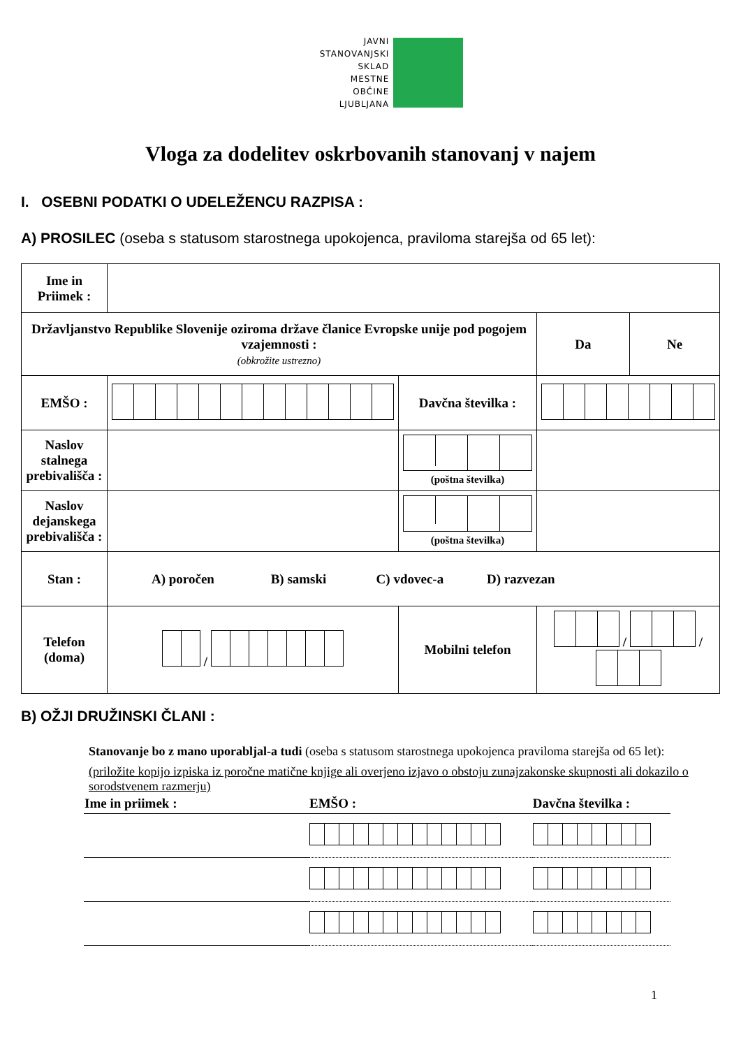JAVNI
STANOVANJSKI
SKLAD
MESTNE
OBČINE
LJUBLJANA
Vloga za dodelitev oskrbovanih stanovanj v najem
I. OSEBNI PODATKI O UDELEŽENCU RAZPISA :
A) PROSILEC (oseba s statusom starostnega upokojenca, praviloma starejša od 65 let):
| Ime in Priimek : | | | | | |
| Državljanstvo Republike Slovenije oziroma države članice Evropske unije pod pogojem vzajemnosti : (obkrožite ustrezno) | | | | Da | Ne |
| EMŠO : | | Davčna številka : | | | |
| Naslov stalnega prebivališča : | | (poštna številka) | | | |
| Naslov dejanskega prebivališča : | | (poštna številka) | | | |
| Stan : | A) poročen B) samski C) vdovec-a D) razvezan | | | | |
| Telefon (doma) | / | Mobilni telefon | / / | | |
B) OŽJI DRUŽINSKI ČLANI :
Stanovanje bo z mano uporabljal-a tudi (oseba s statusom starostnega upokojenca praviloma starejša od 65 let):
(priložite kopijo izpiska iz poročne matične knjige ali overjeno izjavo o obstoju zunajzakonske skupnosti ali dokazilo o sorodstvenem razmerju)
| Ime in priimek : | EMŠO : | Davčna številka : |
1